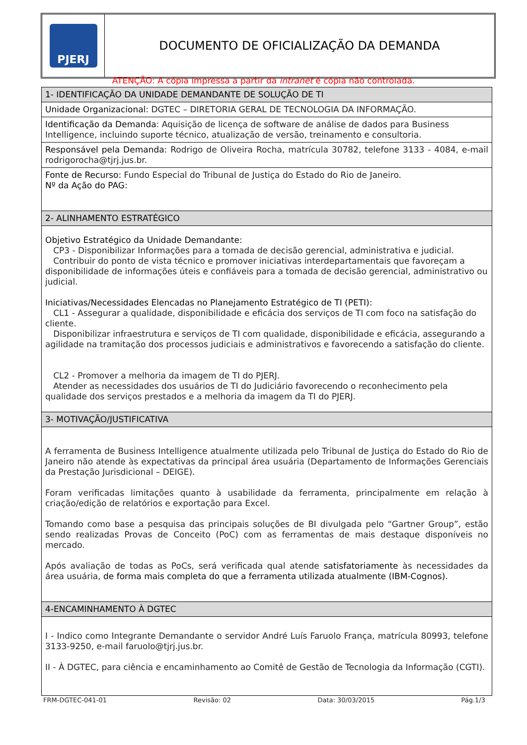PJERJ
DOCUMENTO DE OFICIALIZAÇÃO DA DEMANDA
ATENÇÃO: A cópia impressa a partir da intranet é cópia não controlada.
| 1- IDENTIFICAÇÃO DA UNIDADE DEMANDANTE DE SOLUÇÃO DE TI |
| Unidade Organizacional: DGTEC – DIRETORIA GERAL DE TECNOLOGIA DA INFORMAÇÃO. |
| Identificação da Demanda : Aquisição de licença de software de análise de dados para Business Intelligence, incluindo suporte técnico, atualização de versão, treinamento e consultoria. |
| Responsável pela Demanda: Rodrigo de Oliveira Rocha, matrícula 30782, telefone 3133 - 4084, e-mail rodrigorocha@tjrj.jus.br. |
| Fonte de Recurso: Fundo Especial do Tribunal de Justiça do Estado do Rio de Janeiro. Nº da Ação do PAG: |
| 2- ALINHAMENTO ESTRATÉGICO |
| Objetivo Estratégico da Unidade Demandante: CP3 - Disponibilizar Informações para a tomada de decisão gerencial, administrativa e judicial. Contribuir do ponto de vista técnico e promover iniciativas interdepartamentais que favoreçam a disponibilidade de informações úteis e confiáveis para a tomada de decisão gerencial, administrativo ou judicial. Iniciativas/Necessidades Elencadas no Planejamento Estratégico de TI (PETI): CL1 - Assegurar a qualidade, disponibilidade e eficácia dos serviços de TI com foco na satisfação do cliente. Disponibilizar infraestrutura e serviços de TI com qualidade, disponibilidade e eficácia, assegurando a agilidade na tramitação dos processos judiciais e administrativos e favorecendo a satisfação do cliente. CL2 - Promover a melhoria da imagem de TI do PJERJ. Atender as necessidades dos usuários de TI do Judiciário favorecendo o reconhecimento pela qualidade dos serviços prestados e a melhoria da imagem da TI do PJERJ. |
| 3- MOTIVAÇÃO/JUSTIFICATIVA |
| A ferramenta de Business Intelligence atualmente utilizada pelo Tribunal de Justiça do Estado do Rio de Janeiro não atende às expectativas da principal área usuária (Departamento de Informações Gerenciais da Prestação Jurisdicional – DEIGE). Foram verificadas limitações quanto à usabilidade da ferramenta, principalmente em relação à criação/edição de relatórios e exportação para Excel. Tomando como base a pesquisa das principais soluções de BI divulgada pelo “Gartner Group”, estão sendo realizadas Provas de Conceito (PoC) com as ferramentas de mais destaque disponíveis no mercado. Após avaliação de todas as PoCs, será verificada qual atende satisfatoriamente às necessidades da área usuária, de forma mais completa do que a ferramenta utilizada atualmente (IBM-Cognos). |
| 4-ENCAMINHAMENTO À DGTEC |
| I - Indico como Integrante Demandante o servidor André Luís Faruolo França, matrícula 80993, telefone 3133-9250, e-mail faruolo@tjrj.jus.br. II - À DGTEC, para ciência e encaminhamento ao Comitê de Gestão de Tecnologia da Informação (CGTI). |
FRM-DGTEC-041-01 Revisão: 02 Data: 30/03/2015 Pág.1/3